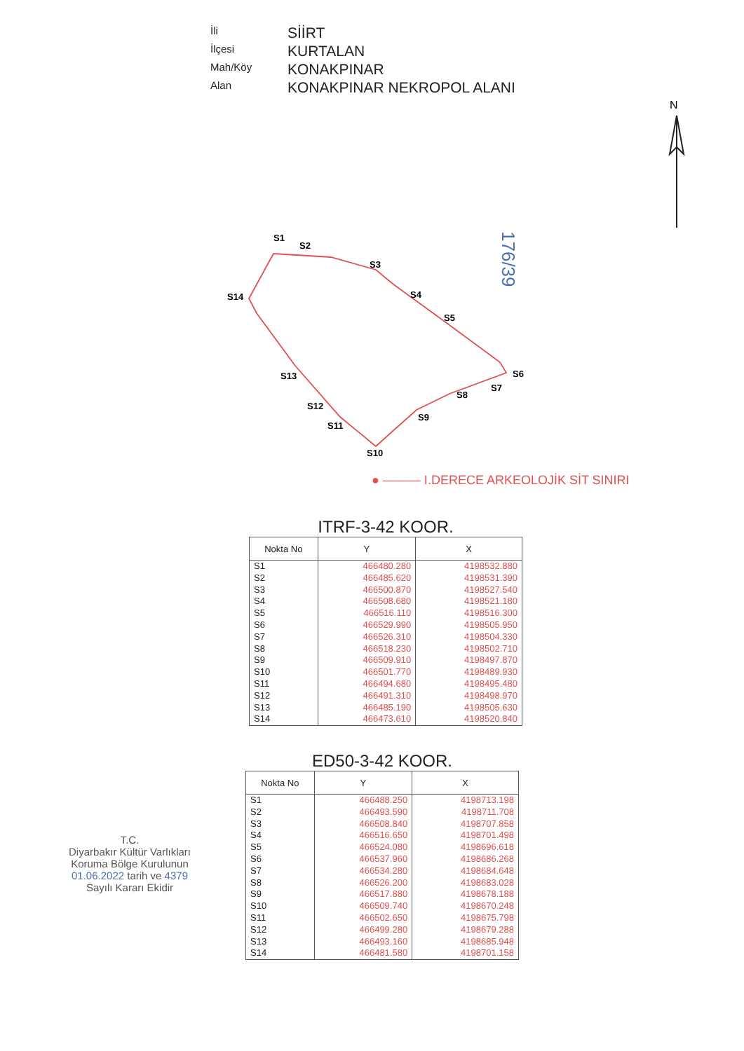İli
SİİRT
İlçesi
KURTALAN
Mah/Köy
KONAKPINAR
Alan
KONAKPINAR NEKROPOL ALANI
N
S1
S2
S3
S4
S5
S6
S7
S8
S9
S10
S11
S12
S13
S14
176/39
● ——— I.DERECE ARKEOLOJİK SİT SINIRI
ITRF-3-42 KOOR.
| Nokta No | Y | X |
| --- | --- | --- |
| S1 S2 S3 S4 S5 S6 S7 S8 S9 S10 S11 S12 S13 S14 | 466480.280 466485.620 466500.870 466508.680 466516.110 466529.990 466526.310 466518.230 466509.910 466501.770 466494.680 466491.310 466485.190 466473.610 | 4198532.880 4198531.390 4198527.540 4198521.180 4198516.300 4198505.950 4198504.330 4198502.710 4198497.870 4198489.930 4198495.480 4198498.970 4198505.630 4198520.840 |
ED50-3-42 KOOR.
| Nokta No | Y | X |
| --- | --- | --- |
| S1 S2 S3 S4 S5 S6 S7 S8 S9 S10 S11 S12 S13 S14 | 466488.250 466493.590 466508.840 466516.650 466524.080 466537.960 466534.280 466526.200 466517.880 466509.740 466502.650 466499.280 466493.160 466481.580 | 4198713.198 4198711.708 4198707.858 4198701.498 4198696.618 4198686.268 4198684.648 4198683.028 4198678.188 4198670.248 4198675.798 4198679.288 4198685.948 4198701.158 |
T.C.
Diyarbakır Kültür Varlıkları
Koruma Bölge Kurulunun
01.06.2022 tarih ve 4379
Sayılı Kararı Ekidir